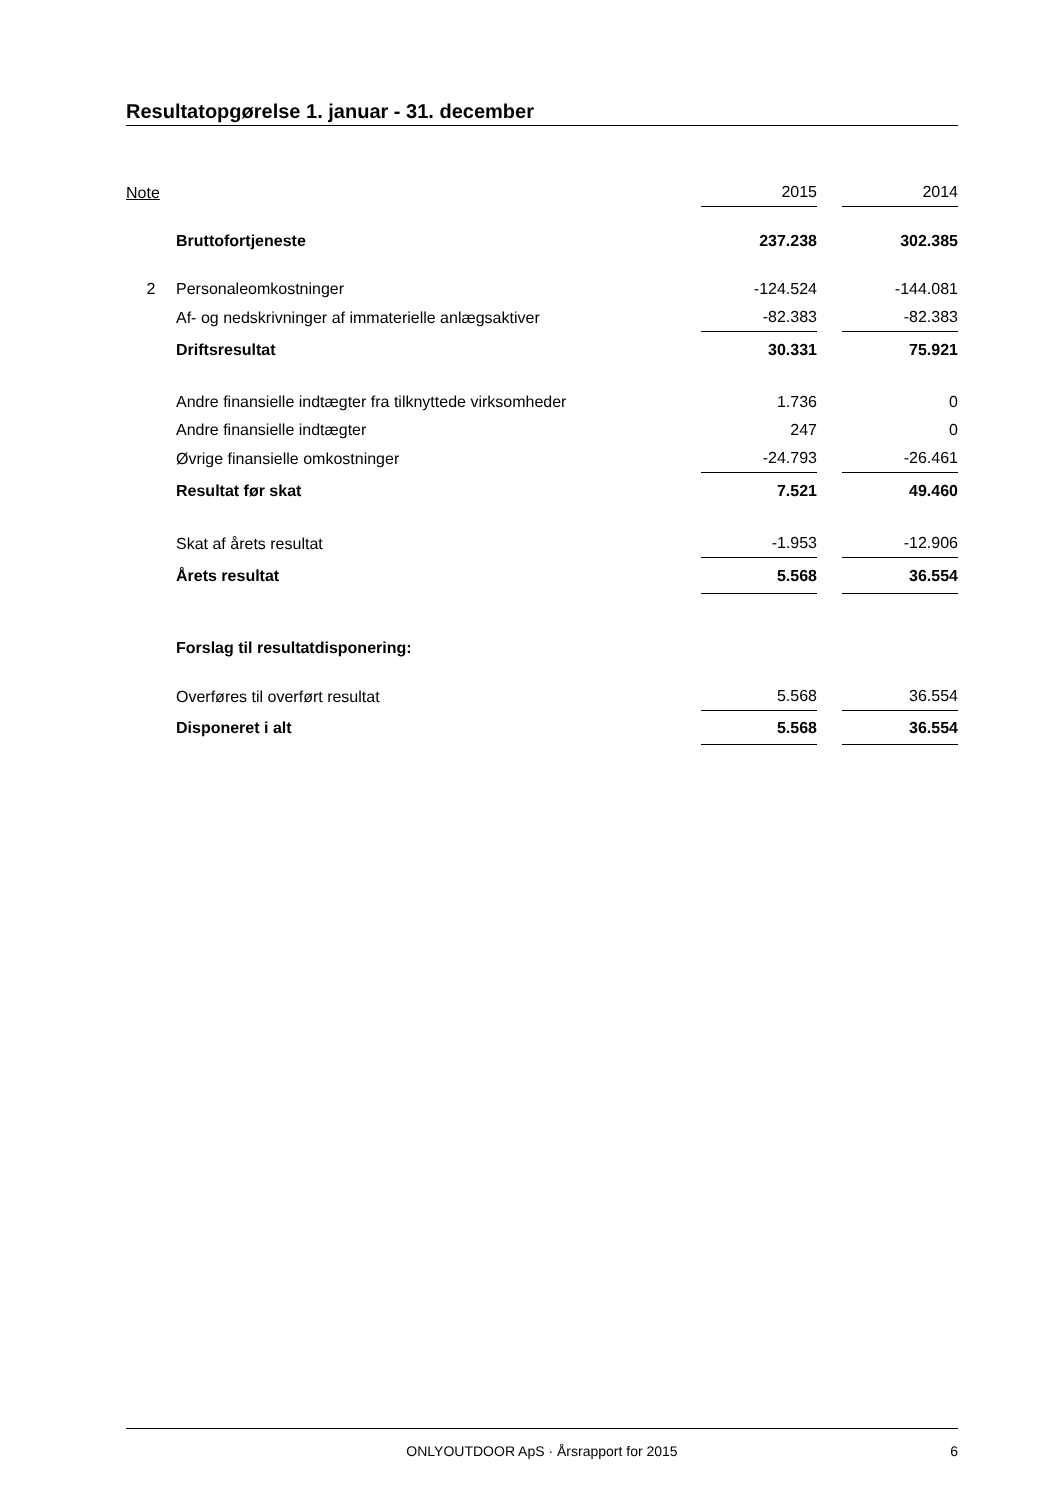Resultatopgørelse 1. januar - 31. december
| Note | | 2015 | | 2014 |
| --- | --- | --- | --- | --- |
| | Bruttofortjeneste | 237.238 | | 302.385 |
| 2 | Personaleomkostninger | -124.524 | | -144.081 |
| | Af- og nedskrivninger af immaterielle anlægsaktiver | -82.383 | | -82.383 |
| | Driftsresultat | 30.331 | | 75.921 |
| | Andre finansielle indtægter fra tilknyttede virksomheder | 1.736 | | 0 |
| | Andre finansielle indtægter | 247 | | 0 |
| | Øvrige finansielle omkostninger | -24.793 | | -26.461 |
| | Resultat før skat | 7.521 | | 49.460 |
| | Skat af årets resultat | -1.953 | | -12.906 |
| | Årets resultat | 5.568 | | 36.554 |
| | Forslag til resultatdisponering: | | | |
| | Overføres til overført resultat | 5.568 | | 36.554 |
| | Disponeret i alt | 5.568 | | 36.554 |
ONLYOUTDOOR ApS · Årsrapport for 2015 6